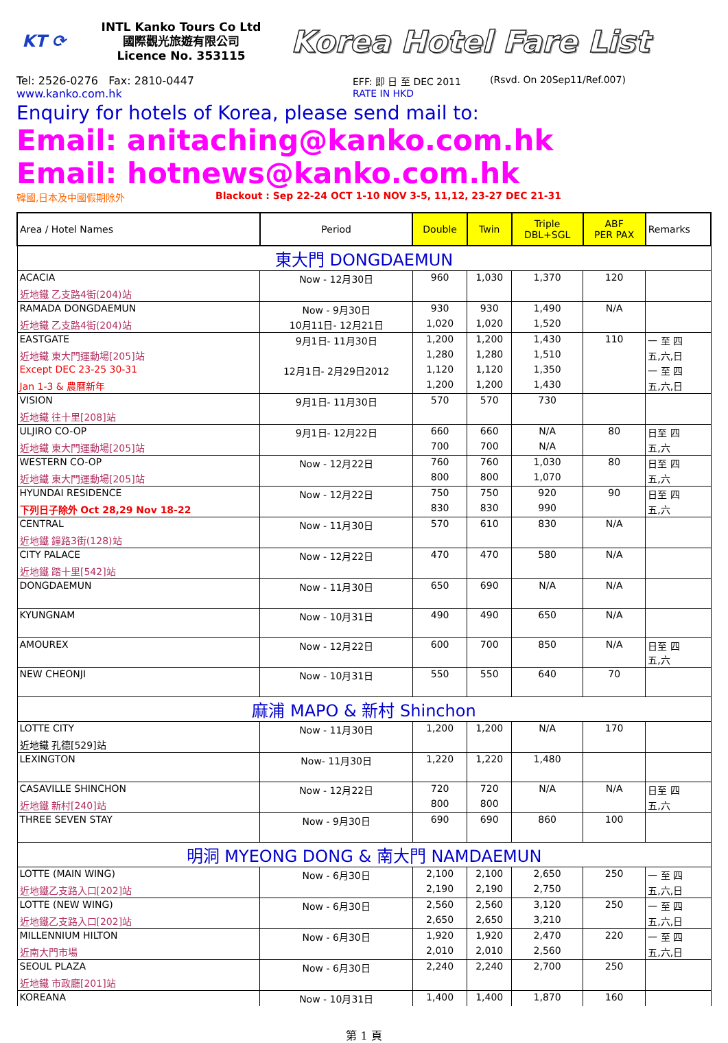KT ⟳
INTL Kanko Tours Co Ltd
國際觀光旅遊有限公司
Licence No. 353115
Korea Hotel Fare List
Tel: 2526-0276 Fax: 2810-0447
www.kanko.com.hk
EFF: 即 日 至 DEC 2011
RATE IN HKD
(Rsvd. On 20Sep11/Ref.007)
Enquiry for hotels of Korea, please send mail to:
Email: anitaching@kanko.com.hk
Email: hotnews@kanko.com.hk
韓國,日本及中國假期除外 Blackout : Sep 22-24 OCT 1-10 NOV 3-5, 11,12, 23-27 DEC 21-31
| Area / Hotel Names | Period | Double | Twin | Triple DBL+SGL | ABF PER PAX | Remarks |
| --- | --- | --- | --- | --- | --- | --- |
| 東大門 DONGDAEMUN | | | | | | |
| ACACIA | Now - 12月30日 | 960 | 1,030 | 1,370 | 120 | |
| 近地鐵 乙支路4街(204)站 | | | | | | |
| RAMADA DONGDAEMUN | Now - 9月30日 | 930 | 930 | 1,490 | N/A | |
| 近地鐵 乙支路4街(204)站 | 10月11日- 12月21日 | 1,020 | 1,020 | 1,520 | | |
| EASTGATE | 9月1日- 11月30日 | 1,200 | 1,200 | 1,430 | 110 | 一 至 四 |
| 近地鐵 東大門運動場[205]站 | | 1,280 | 1,280 | 1,510 | | 五,六,日 |
| Except DEC 23-25 30-31 | 12月1日- 2月29日2012 | 1,120 | 1,120 | 1,350 | | 一 至 四 |
| Jan 1-3 & 農曆新年 | | 1,200 | 1,200 | 1,430 | | 五,六,日 |
| VISION | 9月1日- 11月30日 | 570 | 570 | 730 | | |
| 近地鐵 往十里[208]站 | | | | | | |
| ULJIRO CO-OP | 9月1日- 12月22日 | 660 | 660 | N/A | 80 | 日至 四 |
| 近地鐵 東大門運動場[205]站 | | 700 | 700 | N/A | | 五,六 |
| WESTERN CO-OP | Now - 12月22日 | 760 | 760 | 1,030 | 80 | 日至 四 |
| 近地鐵 東大門運動場[205]站 | | 800 | 800 | 1,070 | | 五,六 |
| HYUNDAI RESIDENCE | Now - 12月22日 | 750 | 750 | 920 | 90 | 日至 四 |
| 下列日子除外 Oct 28,29 Nov 18-22 | | 830 | 830 | 990 | | 五,六 |
| CENTRAL | Now - 11月30日 | 570 | 610 | 830 | N/A | |
| 近地鐵 鐘路3街(128)站 | | | | | | |
| CITY PALACE | Now - 12月22日 | 470 | 470 | 580 | N/A | |
| 近地鐵 踏十里[542]站 | | | | | | |
| DONGDAEMUN | Now - 11月30日 | 650 | 690 | N/A | N/A | |
| KYUNGNAM | Now - 10月31日 | 490 | 490 | 650 | N/A | |
| AMOUREX | Now - 12月22日 | 600 | 700 | 850 | N/A | 日至 四 五,六 |
| NEW CHEONJI | Now - 10月31日 | 550 | 550 | 640 | 70 | |
| 麻浦 MAPO & 新村 Shinchon | | | | | | |
| LOTTE CITY | Now - 11月30日 | 1,200 | 1,200 | N/A | 170 | |
| 近地鐵 孔德[529]站 | | | | | | |
| LEXINGTON | Now- 11月30日 | 1,220 | 1,220 | 1,480 | | |
| CASAVILLE SHINCHON | Now - 12月22日 | 720 | 720 | N/A | N/A | 日至 四 |
| 近地鐵 新村[240]站 | | 800 | 800 | | | 五,六 |
| THREE SEVEN STAY | Now - 9月30日 | 690 | 690 | 860 | 100 | |
| 明洞 MYEONG DONG & 南大門 NAMDAEMUN | | | | | | |
| LOTTE (MAIN WING) | Now - 6月30日 | 2,100 | 2,100 | 2,650 | 250 | 一 至 四 |
| 近地鐵乙支路入口[202]站 | | 2,190 | 2,190 | 2,750 | | 五,六,日 |
| LOTTE (NEW WING) | Now - 6月30日 | 2,560 | 2,560 | 3,120 | 250 | 一 至 四 |
| 近地鐵乙支路入口[202]站 | | 2,650 | 2,650 | 3,210 | | 五,六,日 |
| MILLENNIUM HILTON | Now - 6月30日 | 1,920 | 1,920 | 2,470 | 220 | 一 至 四 |
| 近南大門市場 | | 2,010 | 2,010 | 2,560 | | 五,六,日 |
| SEOUL PLAZA | Now - 6月30日 | 2,240 | 2,240 | 2,700 | 250 | |
| 近地鐵 市政廳[201]站 | | | | | | |
| KOREANA | Now - 10月31日 | 1,400 | 1,400 | 1,870 | 160 | |
第 1 頁